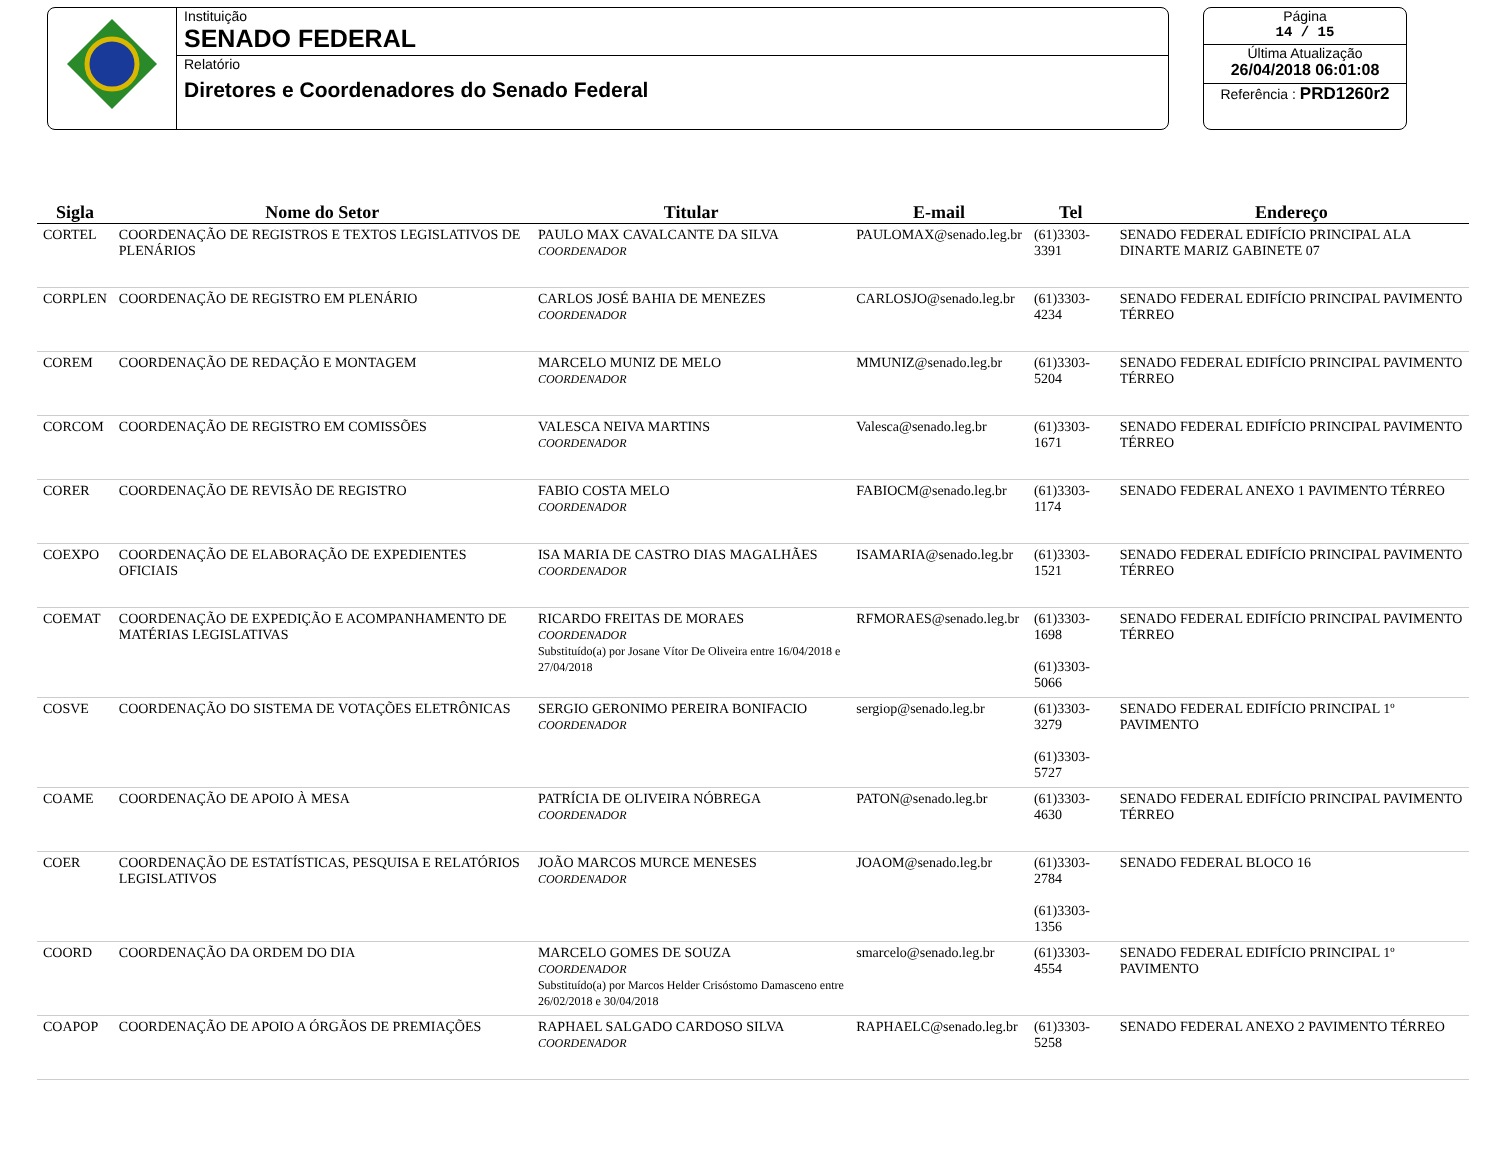Instituição
SENADO FEDERAL
Relatório
Diretores e Coordenadores do Senado Federal
Página
14 / 15
Última Atualização
26/04/2018 06:01:08
Referência : PRD1260r2
| Sigla | Nome do Setor | Titular | E-mail | Tel | Endereço |
| --- | --- | --- | --- | --- | --- |
| CORTEL | COORDENAÇÃO DE REGISTROS E TEXTOS LEGISLATIVOS DE PLENÁRIOS | PAULO MAX CAVALCANTE DA SILVA COORDENADOR | PAULOMAX@senado.leg.br | (61)3303-3391 | SENADO FEDERAL EDIFÍCIO PRINCIPAL ALA DINARTE MARIZ GABINETE 07 |
| CORPLEN | COORDENAÇÃO DE REGISTRO EM PLENÁRIO | CARLOS JOSÉ BAHIA DE MENEZES COORDENADOR | CARLOSJO@senado.leg.br | (61)3303-4234 | SENADO FEDERAL EDIFÍCIO PRINCIPAL PAVIMENTO TÉRREO |
| COREM | COORDENAÇÃO DE REDAÇÃO E MONTAGEM | MARCELO MUNIZ DE MELO COORDENADOR | MMUNIZ@senado.leg.br | (61)3303-5204 | SENADO FEDERAL EDIFÍCIO PRINCIPAL PAVIMENTO TÉRREO |
| CORCOM | COORDENAÇÃO DE REGISTRO EM COMISSÕES | VALESCA NEIVA MARTINS COORDENADOR | Valesca@senado.leg.br | (61)3303-1671 | SENADO FEDERAL EDIFÍCIO PRINCIPAL PAVIMENTO TÉRREO |
| CORER | COORDENAÇÃO DE REVISÃO DE REGISTRO | FABIO COSTA MELO COORDENADOR | FABIOCM@senado.leg.br | (61)3303-1174 | SENADO FEDERAL ANEXO 1 PAVIMENTO TÉRREO |
| COEXPO | COORDENAÇÃO DE ELABORAÇÃO DE EXPEDIENTES OFICIAIS | ISA MARIA DE CASTRO DIAS MAGALHÃES COORDENADOR | ISAMARIA@senado.leg.br | (61)3303-1521 | SENADO FEDERAL EDIFÍCIO PRINCIPAL PAVIMENTO TÉRREO |
| COEMAT | COORDENAÇÃO DE EXPEDIÇÃO E ACOMPANHAMENTO DE MATÉRIAS LEGISLATIVAS | RICARDO FREITAS DE MORAES COORDENADOR Substituído(a) por Josane Vítor De Oliveira entre 16/04/2018 e 27/04/2018 | RFMORAES@senado.leg.br | (61)3303-1698 (61)3303-5066 | SENADO FEDERAL EDIFÍCIO PRINCIPAL PAVIMENTO TÉRREO |
| COSVE | COORDENAÇÃO DO SISTEMA DE VOTAÇÕES ELETRÔNICAS | SERGIO GERONIMO PEREIRA BONIFACIO COORDENADOR | sergiop@senado.leg.br | (61)3303-3279 (61)3303-5727 | SENADO FEDERAL EDIFÍCIO PRINCIPAL 1º PAVIMENTO |
| COAME | COORDENAÇÃO DE APOIO À MESA | PATRÍCIA DE OLIVEIRA NÓBREGA COORDENADOR | PATON@senado.leg.br | (61)3303-4630 | SENADO FEDERAL EDIFÍCIO PRINCIPAL PAVIMENTO TÉRREO |
| COER | COORDENAÇÃO DE ESTATÍSTICAS, PESQUISA E RELATÓRIOS LEGISLATIVOS | JOÃO MARCOS MURCE MENESES COORDENADOR | JOAOM@senado.leg.br | (61)3303-2784 (61)3303-1356 | SENADO FEDERAL BLOCO 16 |
| COORD | COORDENAÇÃO DA ORDEM DO DIA | MARCELO GOMES DE SOUZA COORDENADOR Substituído(a) por Marcos Helder Crisóstomo Damasceno entre 26/02/2018 e 30/04/2018 | smarcelo@senado.leg.br | (61)3303-4554 | SENADO FEDERAL EDIFÍCIO PRINCIPAL 1º PAVIMENTO |
| COAPOP | COORDENAÇÃO DE APOIO A ÓRGÃOS DE PREMIAÇÕES | RAPHAEL SALGADO CARDOSO SILVA COORDENADOR | RAPHAELC@senado.leg.br | (61)3303-5258 | SENADO FEDERAL ANEXO 2 PAVIMENTO TÉRREO |